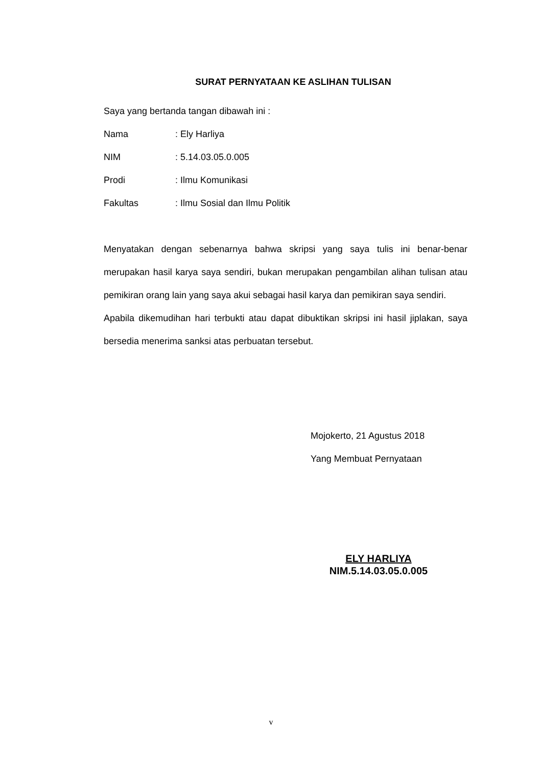SURAT PERNYATAAN KE ASLIHAN TULISAN
Saya yang bertanda tangan dibawah ini :
Nama: Ely Harliya
NIM: 5.14.03.05.0.005
Prodi: Ilmu Komunikasi
Fakultas: Ilmu Sosial dan Ilmu Politik
Menyatakan dengan sebenarnya bahwa skripsi yang saya tulis ini benar-benar merupakan hasil karya saya sendiri, bukan merupakan pengambilan alihan tulisan atau pemikiran orang lain yang saya akui sebagai hasil karya dan pemikiran saya sendiri.
Apabila dikemudihan hari terbukti atau dapat dibuktikan skripsi ini hasil jiplakan, saya bersedia menerima sanksi atas perbuatan tersebut.
Mojokerto, 21 Agustus 2018
Yang Membuat Pernyataan
ELY HARLIYA
NIM.5.14.03.05.0.005
v